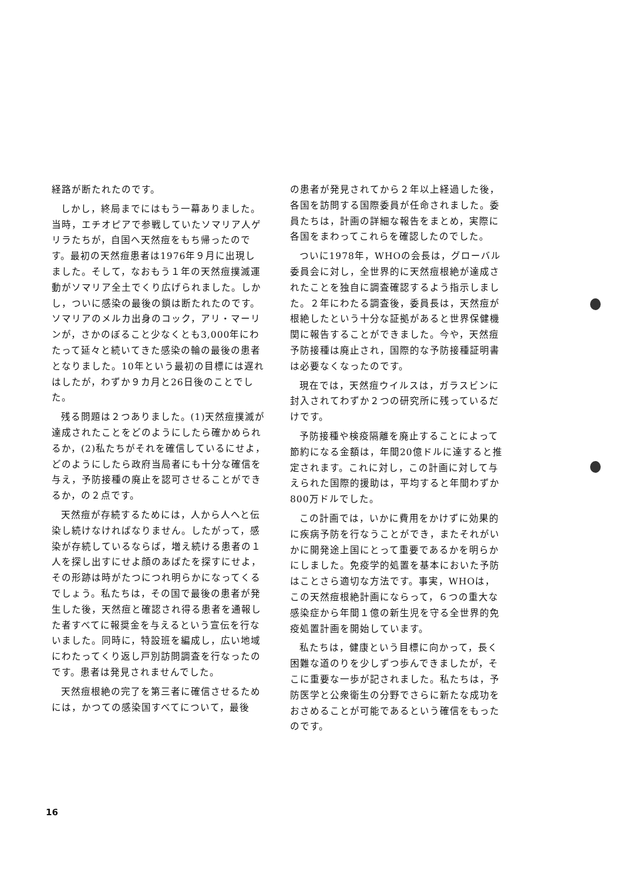経路が断たれたのです。
しかし，終局までにはもう一幕ありました。当時，エチオピアで参戦していたソマリア人ゲリラたちが，自国へ天然痘をもち帰ったのです。最初の天然痘患者は1976年９月に出現しました。そして，なおもう１年の天然痘撲滅運動がソマリア全土でくり広げられました。しかし，ついに感染の最後の鎖は断たれたのです。ソマリアのメルカ出身のコック，アリ・マーリンが，さかのぼること少なくとも3,000年にわたって延々と続いてきた感染の輪の最後の患者となりました。10年という最初の目標には遅れはしたが，わずか９カ月と26日後のことでした。
残る問題は２つありました。(1)天然痘撲滅が達成されたことをどのようにしたら確かめられるか，(2)私たちがそれを確信しているにせよ，どのようにしたら政府当局者にも十分な確信を与え，予防接種の廃止を認可させることができるか，の２点です。
天然痘が存続するためには，人から人へと伝染し続けなければなりません。したがって，感染が存続しているならば，増え続ける患者の１人を探し出すにせよ顔のあばたを探すにせよ，その形跡は時がたつにつれ明らかになってくるでしょう。私たちは，その国で最後の患者が発生した後，天然痘と確認され得る患者を通報した者すべてに報奨金を与えるという宣伝を行ないました。同時に，特設班を編成し，広い地域にわたってくり返し戸別訪問調査を行なったのです。患者は発見されませんでした。
天然痘根絶の完了を第三者に確信させるためには，かつての感染国すべてについて，最後
の患者が発見されてから２年以上経過した後，各国を訪問する国際委員が任命されました。委員たちは，計画の詳細な報告をまとめ，実際に各国をまわってこれらを確認したのでした。
ついに1978年，WHOの会長は，グローバル委員会に対し，全世界的に天然痘根絶が達成されたことを独自に調査確認するよう指示しました。２年にわたる調査後，委員長は，天然痘が根絶したという十分な証拠があると世界保健機関に報告することができました。今や，天然痘予防接種は廃止され，国際的な予防接種証明書は必要なくなったのです。
現在では，天然痘ウイルスは，ガラスビンに封入されてわずか２つの研究所に残っているだけです。
予防接種や検疫隔離を廃止することによって節約になる金額は，年間20億ドルに達すると推定されます。これに対し，この計画に対して与えられた国際的援助は，平均すると年間わずか800万ドルでした。
この計画では，いかに費用をかけずに効果的に疾病予防を行なうことができ，またそれがいかに開発途上国にとって重要であるかを明らかにしました。免疫学的処置を基本においた予防はことさら適切な方法です。事実，WHOは，この天然痘根絶計画にならって，６つの重大な感染症から年間１億の新生児を守る全世界的免疫処置計画を開始しています。
私たちは，健康という目標に向かって，長く困難な道のりを少しずつ歩んできましたが，そこに重要な一歩が記されました。私たちは，予防医学と公衆衛生の分野でさらに新たな成功をおさめることが可能であるという確信をもったのです。
16